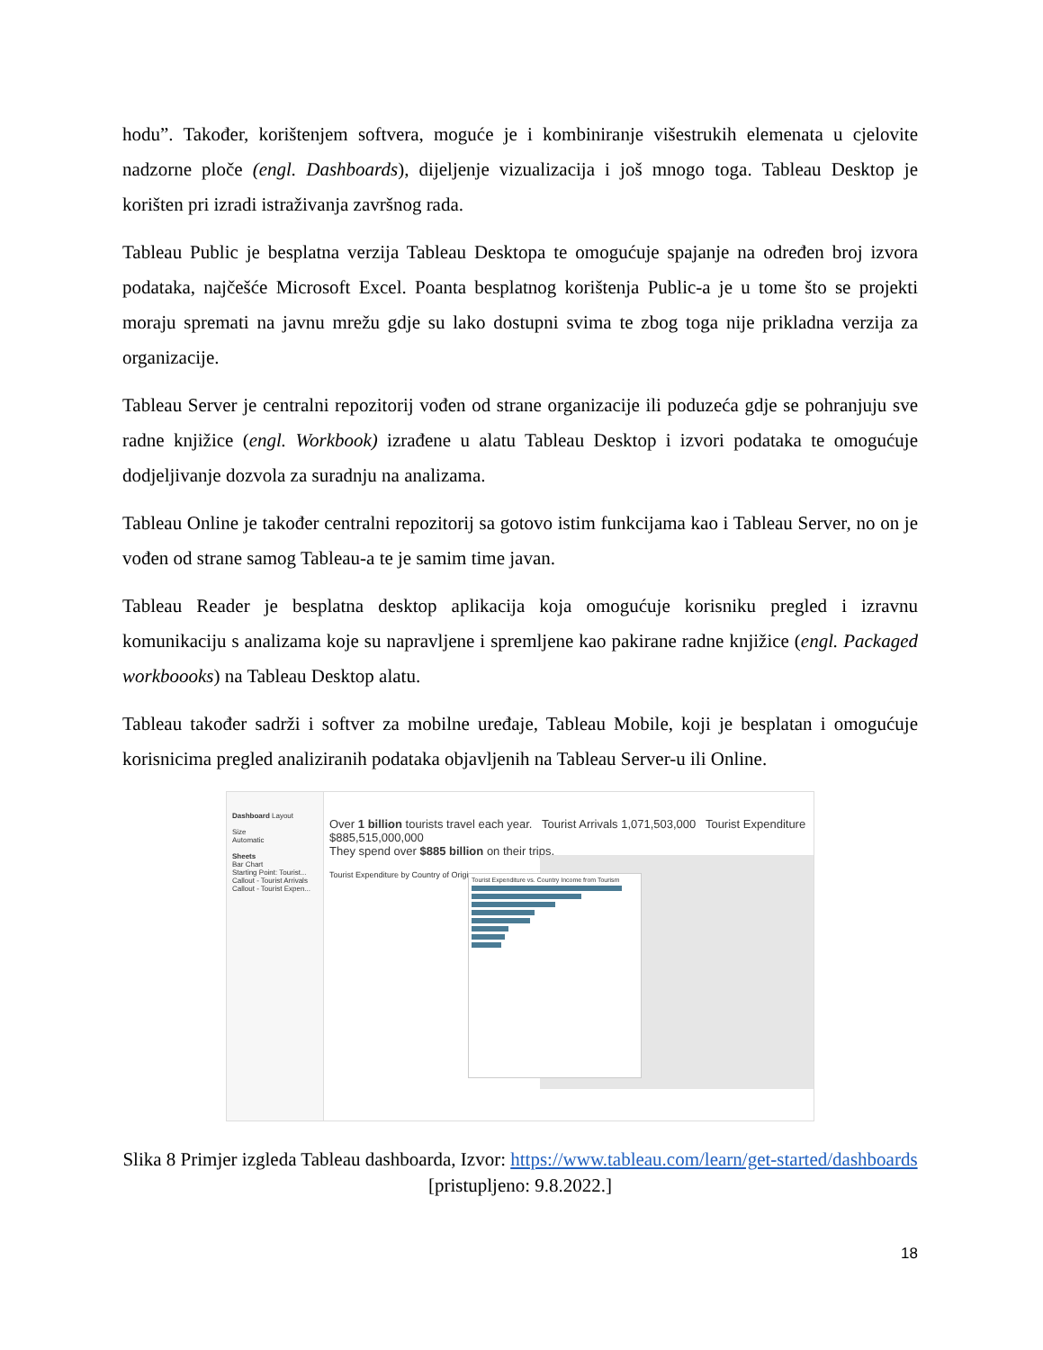hodu”. Također, korištenjem softvera, moguće je i kombiniranje višestrukih elemenata u cjelovite nadzorne ploče (engl. Dashboards), dijeljenje vizualizacija i još mnogo toga. Tableau Desktop je korišten pri izradi istraživanja završnog rada.
Tableau Public je besplatna verzija Tableau Desktopa te omogućuje spajanje na određen broj izvora podataka, najčešće Microsoft Excel. Poanta besplatnog korištenja Public-a je u tome što se projekti moraju spremati na javnu mrežu gdje su lako dostupni svima te zbog toga nije prikladna verzija za organizacije.
Tableau Server je centralni repozitorij vođen od strane organizacije ili poduzeća gdje se pohranjuju sve radne knjižice (engl. Workbook) izrađene u alatu Tableau Desktop i izvori podataka te omogućuje dodjeljivanje dozvola za suradnju na analizama.
Tableau Online je također centralni repozitorij sa gotovo istim funkcijama kao i Tableau Server, no on je vođen od strane samog Tableau-a te je samim time javan.
Tableau Reader je besplatna desktop aplikacija koja omogućuje korisniku pregled i izravnu komunikaciju s analizama koje su napravljene i spremljene kao pakirane radne knjižice (engl. Packaged workboooks) na Tableau Desktop alatu.
Tableau također sadrži i softver za mobilne uređaje, Tableau Mobile, koji je besplatan i omogućuje korisnicima pregled analiziranih podataka objavljenih na Tableau Server-u ili Online.
Dashboard Layout
Size
Automatic
Sheets
Bar Chart
Starting Point: Tourist...
Callout - Tourist Arrivals
Callout - Tourist Expen...
Over 1 billion tourists travel each year. Tourist Arrivals 1,071,503,000 Tourist Expenditure $885,515,000,000
They spend over $885 billion on their trips.
Tourist Expenditure by Country of Origin
Tourist Expenditure vs. Country Income from Tourism
Slika 8 Primjer izgleda Tableau dashboarda, Izvor: https://www.tableau.com/learn/get-started/dashboards [pristupljeno: 9.8.2022.]
18